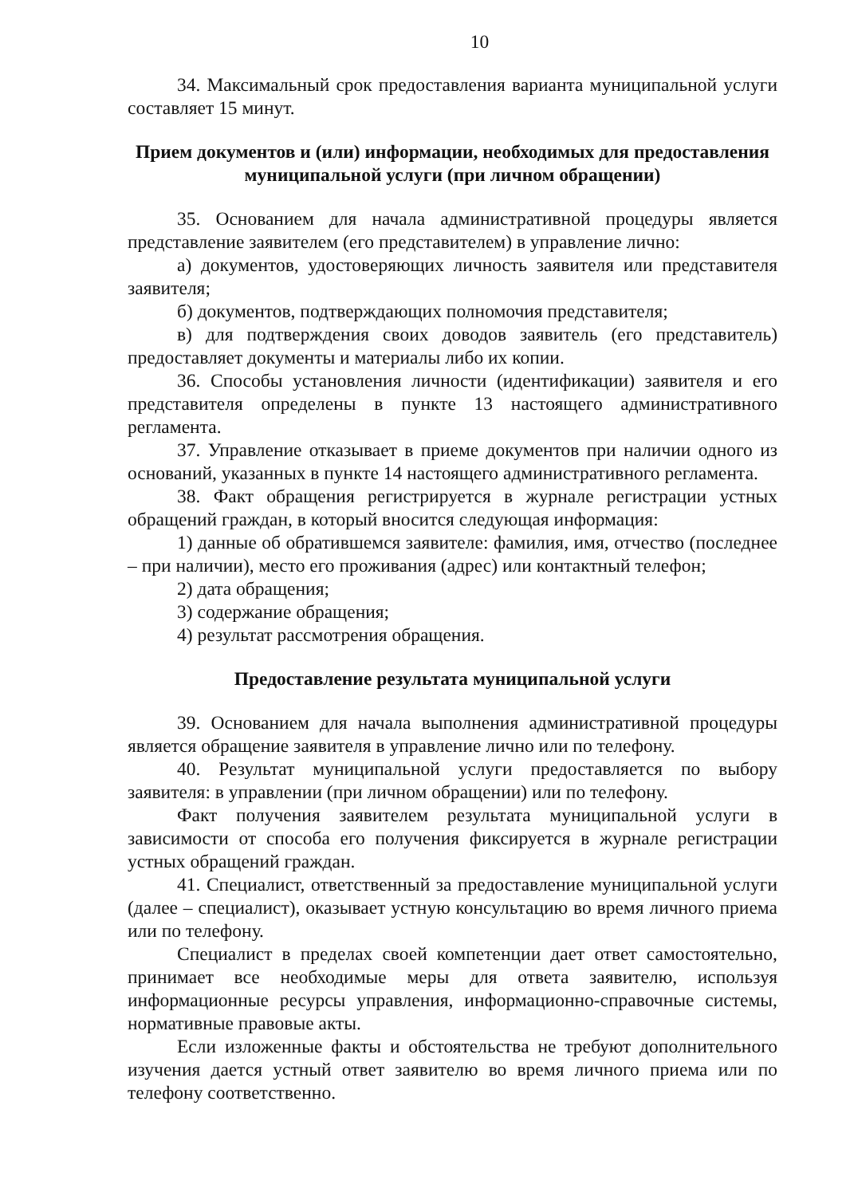10
34. Максимальный срок предоставления варианта муниципальной услуги составляет 15 минут.
Прием документов и (или) информации, необходимых для предоставления муниципальной услуги (при личном обращении)
35. Основанием для начала административной процедуры является представление заявителем (его представителем) в управление лично:
а) документов, удостоверяющих личность заявителя или представителя заявителя;
б) документов, подтверждающих полномочия представителя;
в) для подтверждения своих доводов заявитель (его представитель) предоставляет документы и материалы либо их копии.
36. Способы установления личности (идентификации) заявителя и его представителя определены в пункте 13 настоящего административного регламента.
37. Управление отказывает в приеме документов при наличии одного из оснований, указанных в пункте 14 настоящего административного регламента.
38. Факт обращения регистрируется в журнале регистрации устных обращений граждан, в который вносится следующая информация:
1) данные об обратившемся заявителе: фамилия, имя, отчество (последнее – при наличии), место его проживания (адрес) или контактный телефон;
2) дата обращения;
3) содержание обращения;
4) результат рассмотрения обращения.
Предоставление результата муниципальной услуги
39. Основанием для начала выполнения административной процедуры является обращение заявителя в управление лично или по телефону.
40. Результат муниципальной услуги предоставляется по выбору заявителя: в управлении (при личном обращении) или по телефону.
Факт получения заявителем результата муниципальной услуги в зависимости от способа его получения фиксируется в журнале регистрации устных обращений граждан.
41. Специалист, ответственный за предоставление муниципальной услуги (далее – специалист), оказывает устную консультацию во время личного приема или по телефону.
Специалист в пределах своей компетенции дает ответ самостоятельно, принимает все необходимые меры для ответа заявителю, используя информационные ресурсы управления, информационно-справочные системы, нормативные правовые акты.
Если изложенные факты и обстоятельства не требуют дополнительного изучения дается устный ответ заявителю во время личного приема или по телефону соответственно.